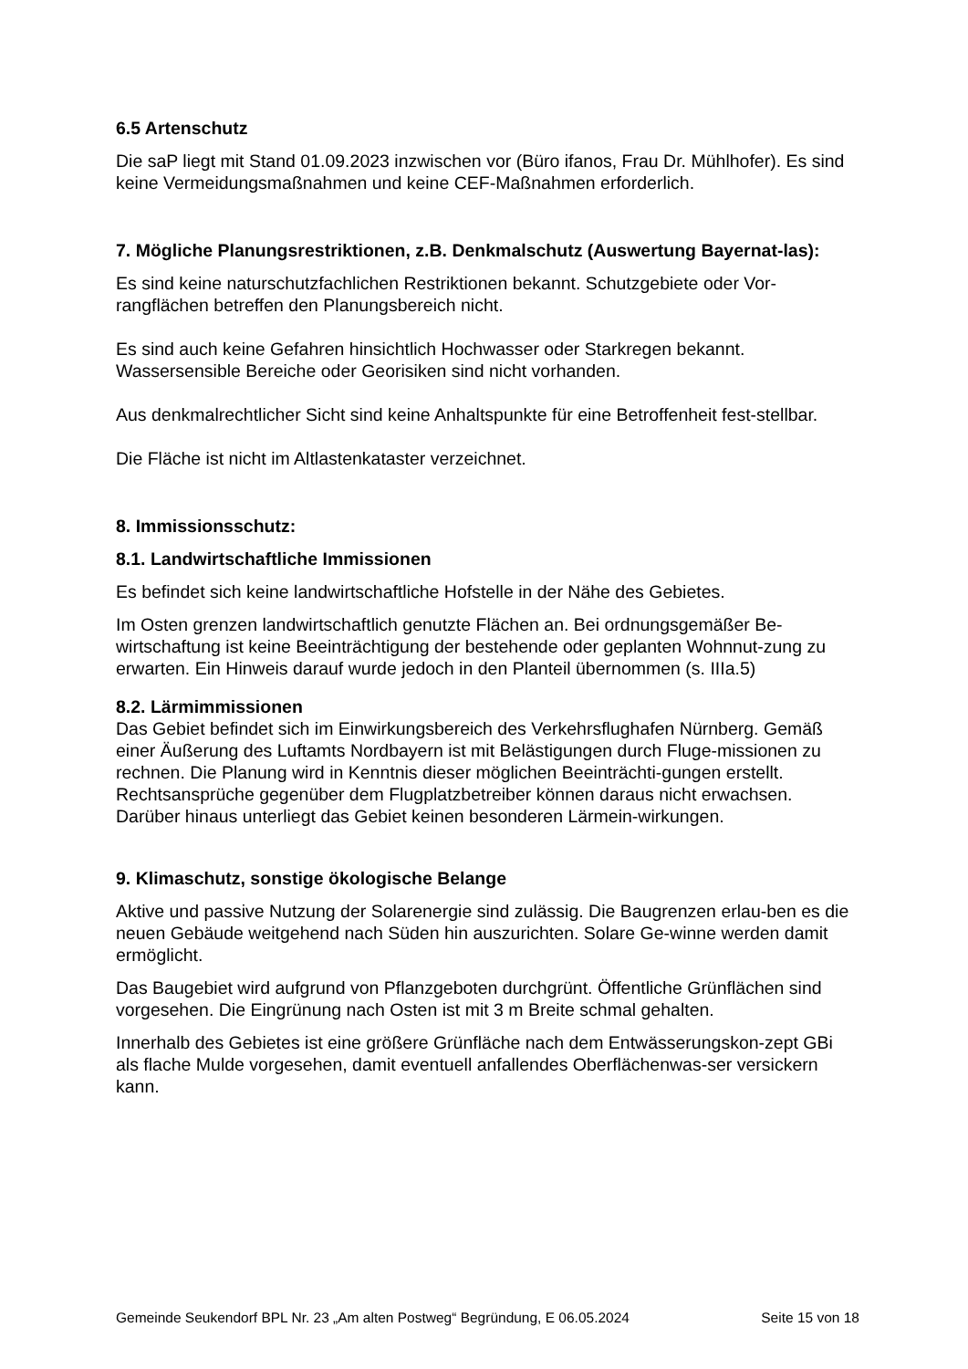6.5 Artenschutz
Die saP liegt mit Stand 01.09.2023 inzwischen vor (Büro ifanos, Frau Dr. Mühlhofer). Es sind keine Vermeidungsmaßnahmen und keine CEF-Maßnahmen erforderlich.
7. Mögliche Planungsrestriktionen, z.B. Denkmalschutz (Auswertung Bayernat-las):
Es sind keine naturschutzfachlichen Restriktionen bekannt. Schutzgebiete oder Vor-rangflächen betreffen den Planungsbereich nicht.
Es sind auch keine Gefahren hinsichtlich Hochwasser oder Starkregen bekannt. Wassersensible Bereiche oder Georisiken sind nicht vorhanden.
Aus denkmalrechtlicher Sicht sind keine Anhaltspunkte für eine Betroffenheit fest-stellbar.
Die Fläche ist nicht im Altlastenkataster verzeichnet.
8. Immissionsschutz:
8.1. Landwirtschaftliche Immissionen
Es befindet sich keine landwirtschaftliche Hofstelle in der Nähe des Gebietes.
Im Osten grenzen landwirtschaftlich genutzte Flächen an. Bei ordnungsgemäßer Be-wirtschaftung ist keine Beeinträchtigung der bestehende oder geplanten Wohnnut-zung zu erwarten. Ein Hinweis darauf wurde jedoch in den Planteil übernommen (s. IIIa.5)
8.2. Lärmimmissionen
Das Gebiet befindet sich im Einwirkungsbereich des Verkehrsflughafen Nürnberg. Gemäß einer Äußerung des Luftamts Nordbayern ist mit Belästigungen durch Fluge-missionen zu rechnen. Die Planung wird in Kenntnis dieser möglichen Beeinträchti-gungen erstellt. Rechtsansprüche gegenüber dem Flugplatzbetreiber können daraus nicht erwachsen. Darüber hinaus unterliegt das Gebiet keinen besonderen Lärmein-wirkungen.
9. Klimaschutz, sonstige ökologische Belange
Aktive und passive Nutzung der Solarenergie sind zulässig. Die Baugrenzen erlau-ben es die neuen Gebäude weitgehend nach Süden hin auszurichten. Solare Ge-winne werden damit ermöglicht.
Das Baugebiet wird aufgrund von Pflanzgeboten durchgrünt. Öffentliche Grünflächen sind vorgesehen. Die Eingrünung nach Osten ist mit 3 m Breite schmal gehalten.
Innerhalb des Gebietes ist eine größere Grünfläche nach dem Entwässerungskon-zept GBi als flache Mulde vorgesehen, damit eventuell anfallendes Oberflächenwas-ser versickern kann.
Gemeinde Seukendorf BPL Nr. 23 „Am alten Postweg“ Begründung, E 06.05.2024 Seite 15 von 18